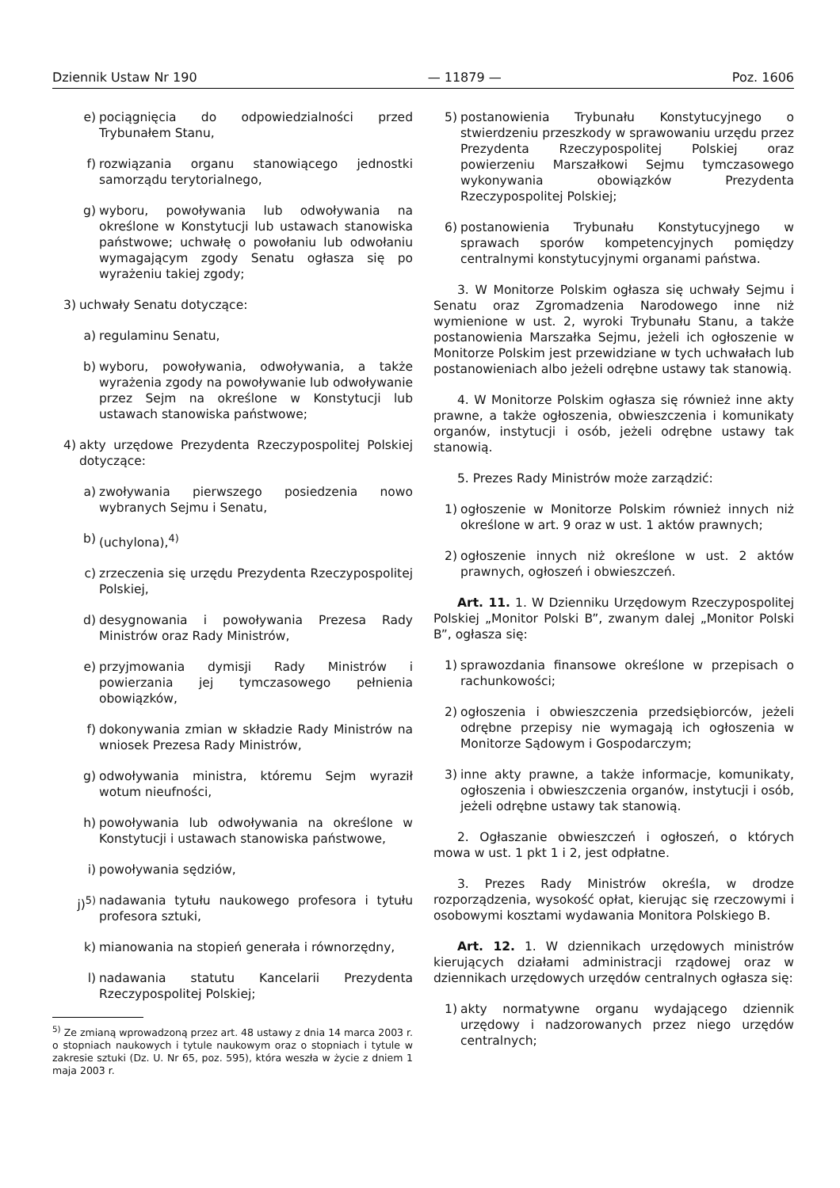Dziennik Ustaw Nr 190 — 11879 — Poz. 1606
e) pociągnięcia do odpowiedzialności przed Trybunałem Stanu,
f) rozwiązania organu stanowiącego jednostki samorządu terytorialnego,
g) wyboru, powoływania lub odwoływania na określone w Konstytucji lub ustawach stanowiska państwowe; uchwałę o powołaniu lub odwołaniu wymagającym zgody Senatu ogłasza się po wyrażeniu takiej zgody;
3) uchwały Senatu dotyczące:
a) regulaminu Senatu,
b) wyboru, powoływania, odwoływania, a także wyrażenia zgody na powoływanie lub odwoływanie przez Sejm na określone w Konstytucji lub ustawach stanowiska państwowe;
4) akty urzędowe Prezydenta Rzeczypospolitej Polskiej dotyczące:
a) zwoływania pierwszego posiedzenia nowo wybranych Sejmu i Senatu,
b) (uchylona),<sup>4)</sup>
c) zrzeczenia się urzędu Prezydenta Rzeczypospolitej Polskiej,
d) desygnowania i powoływania Prezesa Rady Ministrów oraz Rady Ministrów,
e) przyjmowania dymisji Rady Ministrów i powierzania jej tymczasowego pełnienia obowiązków,
f) dokonywania zmian w składzie Rady Ministrów na wniosek Prezesa Rady Ministrów,
g) odwoływania ministra, któremu Sejm wyraził wotum nieufności,
h) powoływania lub odwoływania na określone w Konstytucji i ustawach stanowiska państwowe,
i) powoływania sędziów,
j)<sup>5)</sup> nadawania tytułu naukowego profesora i tytułu profesora sztuki,
k) mianowania na stopień generała i równorzędny,
l) nadawania statutu Kancelarii Prezydenta Rzeczypospolitej Polskiej;
<sup>5)</sup> Ze zmianą wprowadzoną przez art. 48 ustawy z dnia 14 marca 2003 r. o stopniach naukowych i tytule naukowym oraz o stopniach i tytule w zakresie sztuki (Dz. U. Nr 65, poz. 595), która weszła w życie z dniem 1 maja 2003 r.
5) postanowienia Trybunału Konstytucyjnego o stwierdzeniu przeszkody w sprawowaniu urzędu przez Prezydenta Rzeczypospolitej Polskiej oraz powierzeniu Marszałkowi Sejmu tymczasowego wykonywania obowiązków Prezydenta Rzeczypospolitej Polskiej;
6) postanowienia Trybunału Konstytucyjnego w sprawach sporów kompetencyjnych pomiędzy centralnymi konstytucyjnymi organami państwa.
3. W Monitorze Polskim ogłasza się uchwały Sejmu i Senatu oraz Zgromadzenia Narodowego inne niż wymienione w ust. 2, wyroki Trybunału Stanu, a także postanowienia Marszałka Sejmu, jeżeli ich ogłoszenie w Monitorze Polskim jest przewidziane w tych uchwałach lub postanowieniach albo jeżeli odrębne ustawy tak stanowią.
4. W Monitorze Polskim ogłasza się również inne akty prawne, a także ogłoszenia, obwieszczenia i komunikaty organów, instytucji i osób, jeżeli odrębne ustawy tak stanowią.
5. Prezes Rady Ministrów może zarządzić:
1) ogłoszenie w Monitorze Polskim również innych niż określone w art. 9 oraz w ust. 1 aktów prawnych;
2) ogłoszenie innych niż określone w ust. 2 aktów prawnych, ogłoszeń i obwieszczeń.
Art. 11. 1. W Dzienniku Urzędowym Rzeczypospolitej Polskiej „Monitor Polski B”, zwanym dalej „Monitor Polski B”, ogłasza się:
1) sprawozdania finansowe określone w przepisach o rachunkowości;
2) ogłoszenia i obwieszczenia przedsiębiorców, jeżeli odrębne przepisy nie wymagają ich ogłoszenia w Monitorze Sądowym i Gospodarczym;
3) inne akty prawne, a także informacje, komunikaty, ogłoszenia i obwieszczenia organów, instytucji i osób, jeżeli odrębne ustawy tak stanowią.
2. Ogłaszanie obwieszczeń i ogłoszeń, o których mowa w ust. 1 pkt 1 i 2, jest odpłatne.
3. Prezes Rady Ministrów określa, w drodze rozporządzenia, wysokość opłat, kierując się rzeczowymi i osobowymi kosztami wydawania Monitora Polskiego B.
Art. 12. 1. W dziennikach urzędowych ministrów kierujących działami administracji rządowej oraz w dziennikach urzędowych urzędów centralnych ogłasza się:
1) akty normatywne organu wydającego dziennik urzędowy i nadzorowanych przez niego urzędów centralnych;